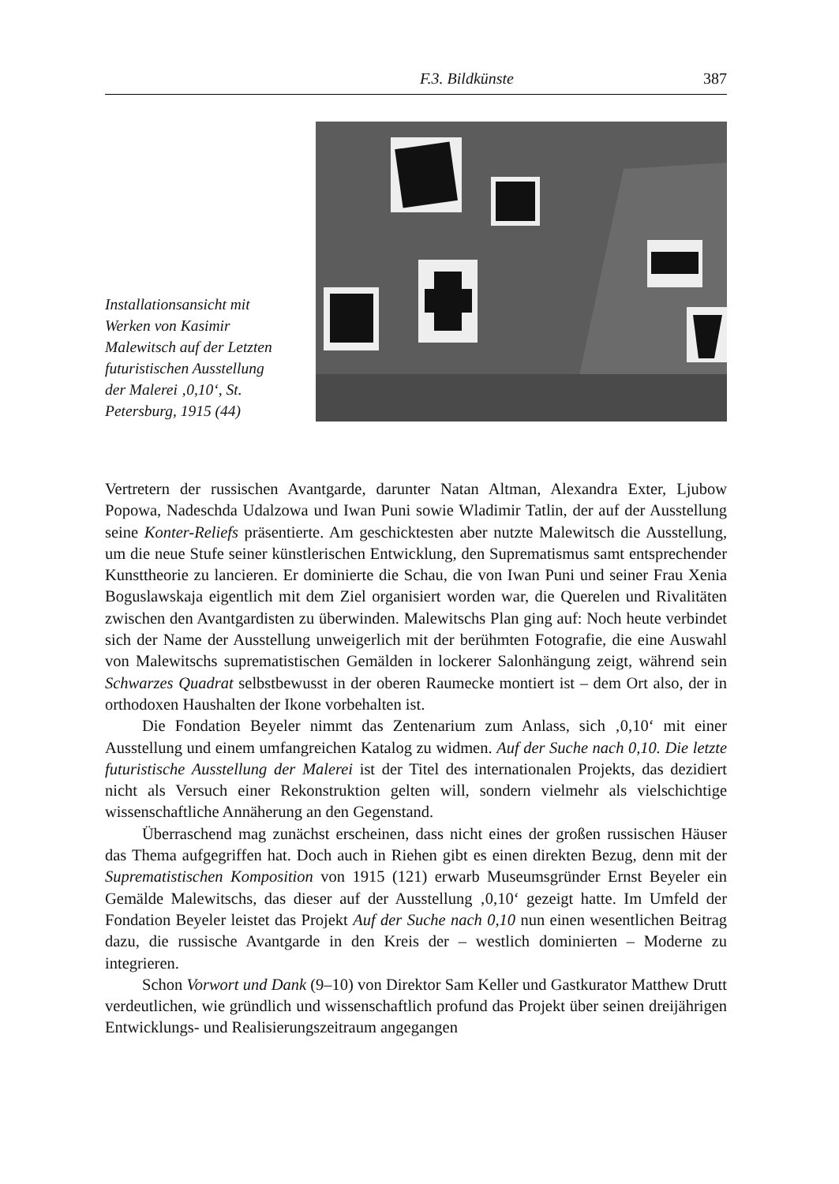F.3. Bildkünste 387
Installationsansicht mit Werken von Kasimir Malewitsch auf der Letzten futuristischen Ausstellung der Male­rei ‚0,10‘, St. Peters­burg, 1915 (44)
Vertretern der russischen Avantgarde, darunter Natan Altman, Alexandra Exter, Lju­bow Popowa, Nadeschda Udalzowa und Iwan Puni sowie Wladimir Tatlin, der auf der Ausstellung seine Konter-Reliefs präsentierte. Am geschicktesten aber nutzte Ma­lewitsch die Ausstellung, um die neue Stufe seiner künstlerischen Entwicklung, den Suprematismus samt entsprechender Kunsttheorie zu lancieren. Er dominierte die Schau, die von Iwan Puni und seiner Frau Xenia Boguslawskaja eigentlich mit dem Ziel organisiert worden war, die Querelen und Rivalitäten zwischen den Avantgar­disten zu überwinden. Malewitschs Plan ging auf: Noch heute verbindet sich der Name der Ausstellung unweigerlich mit der berühmten Fotografie, die eine Auswahl von Malewitschs suprematistischen Gemälden in lockerer Salonhängung zeigt, wäh­rend sein Schwarzes Quadrat selbstbewusst in der oberen Raumecke montiert ist – dem Ort also, der in orthodoxen Haushalten der Ikone vorbehalten ist.
Die Fondation Beyeler nimmt das Zentenarium zum Anlass, sich ‚0,10‘ mit einer Ausstellung und einem umfangreichen Katalog zu widmen. Auf der Suche nach 0,10. Die letzte futuristische Ausstellung der Malerei ist der Titel des internationalen Projekts, das dezidiert nicht als Versuch einer Rekonstruktion gelten will, sondern vielmehr als vielschichtige wissenschaftliche Annäherung an den Gegenstand.
Überraschend mag zunächst erscheinen, dass nicht eines der großen russischen Häuser das Thema aufgegriffen hat. Doch auch in Riehen gibt es einen direkten Be­zug, denn mit der Suprematistischen Komposition von 1915 (121) erwarb Museums­gründer Ernst Beyeler ein Gemälde Malewitschs, das dieser auf der Ausstellung ‚0,10‘ gezeigt hatte. Im Umfeld der Fondation Beyeler leistet das Projekt Auf der Suche nach 0,10 nun einen wesentlichen Beitrag dazu, die russische Avantgarde in den Kreis der – westlich dominierten – Moderne zu integrieren.
Schon Vorwort und Dank (9–10) von Direktor Sam Keller und Gastkurator Matthew Drutt verdeutlichen, wie gründlich und wissenschaftlich profund das Pro­jekt über seinen dreijährigen Entwicklungs- und Realisierungszeitraum angegangen